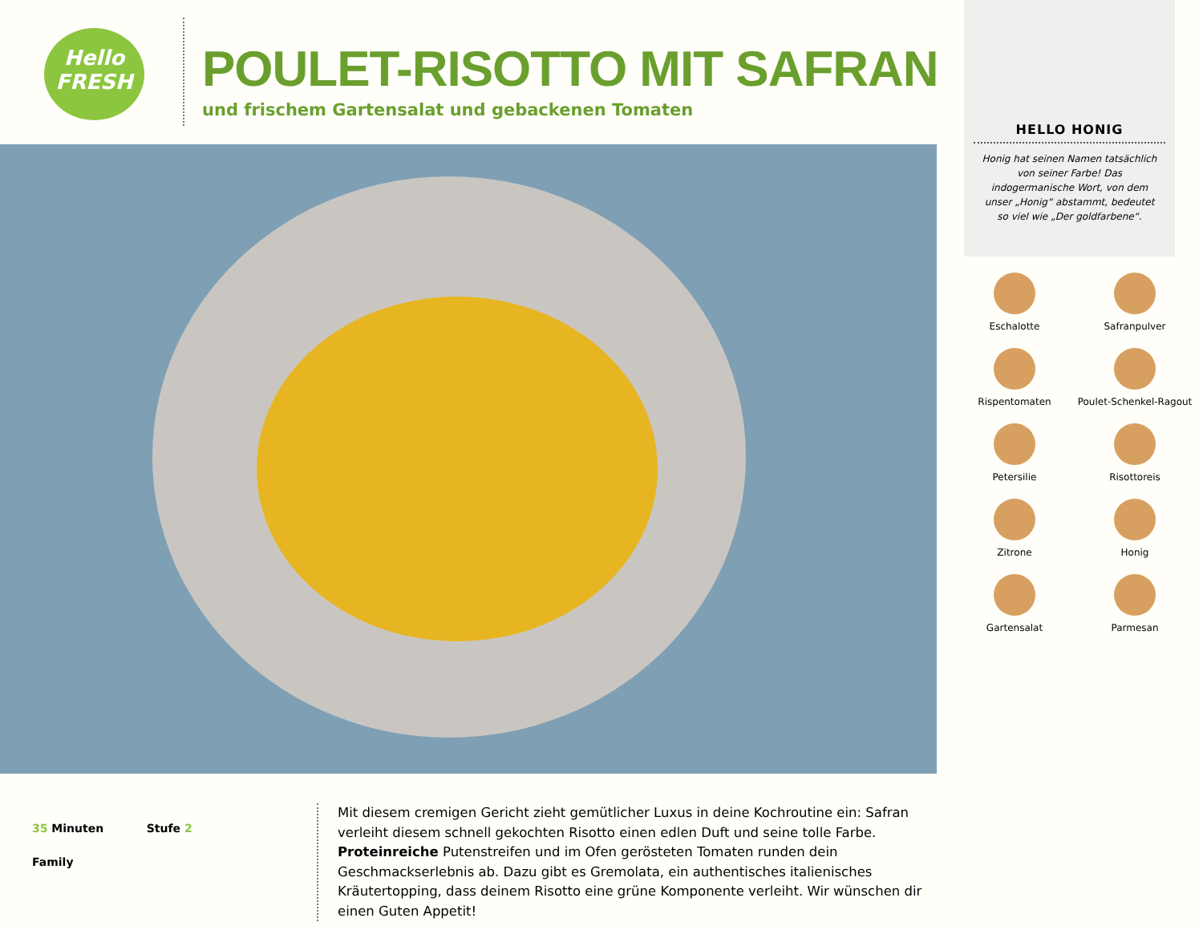Hello
FRESH
POULET-RISOTTO MIT SAFRAN
und frischem Gartensalat und gebackenen Tomaten
HELLO HONIG
Honig hat seinen Namen tatsächlich von seiner Farbe! Das indogermanische Wort, von dem unser „Honig“ abstammt, bedeutet so viel wie „Der goldfarbene“.
Eschalotte
Safranpulver
Rispentomaten
Poulet-Schenkel-Ragout
Petersilie
Risottoreis
Zitrone
Honig
Gartensalat
Parmesan
35 Minuten Stufe 2
Family
Mit diesem cremigen Gericht zieht gemütlicher Luxus in deine Kochroutine ein: Safran verleiht diesem schnell gekochten Risotto einen edlen Duft und seine tolle Farbe.
Proteinreiche Putenstreifen und im Ofen gerösteten Tomaten runden dein Geschmackserlebnis ab. Dazu gibt es Gremolata, ein authentisches italienisches Kräutertopping, dass deinem Risotto eine grüne Komponente verleiht. Wir wünschen dir einen Guten Appetit!